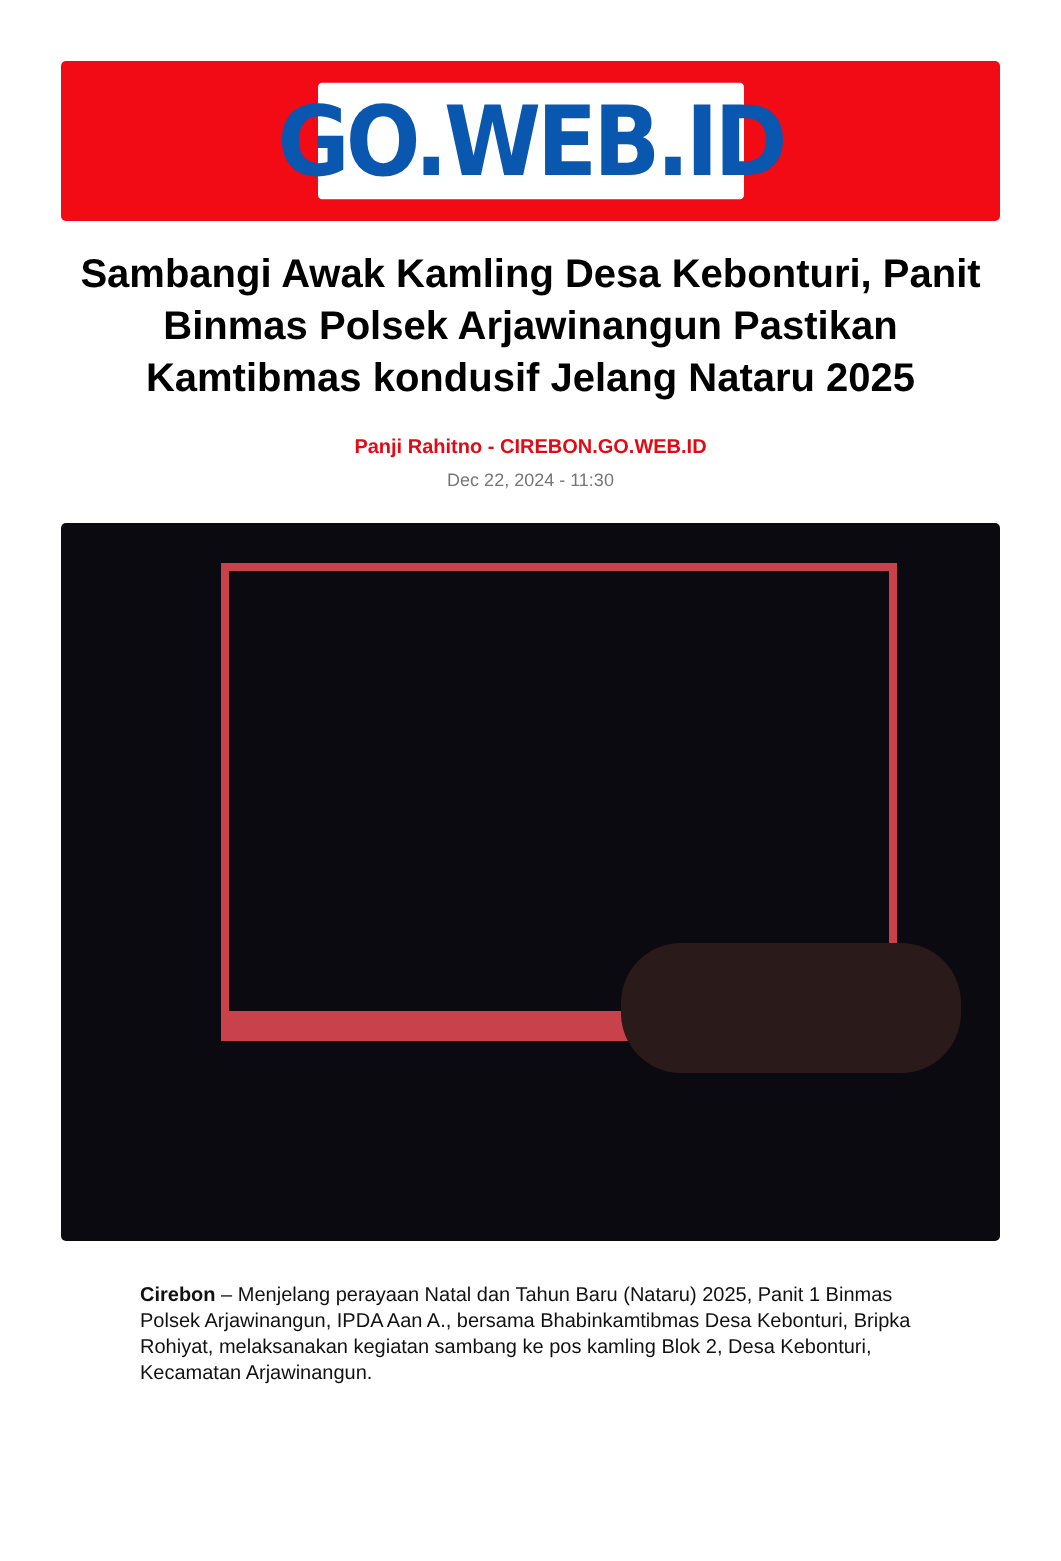GO.WEB.ID
Sambangi Awak Kamling Desa Kebonturi, Panit Binmas Polsek Arjawinangun Pastikan Kamtibmas kondusif Jelang Nataru 2025
Panji Rahitno - CIREBON.GO.WEB.ID
Dec 22, 2024 - 11:30
Cirebon – Menjelang perayaan Natal dan Tahun Baru (Nataru) 2025, Panit 1 Binmas Polsek Arjawinangun, IPDA Aan A., bersama Bhabinkamtibmas Desa Kebonturi, Bripka Rohiyat, melaksanakan kegiatan sambang ke pos kamling Blok 2, Desa Kebonturi, Kecamatan Arjawinangun.